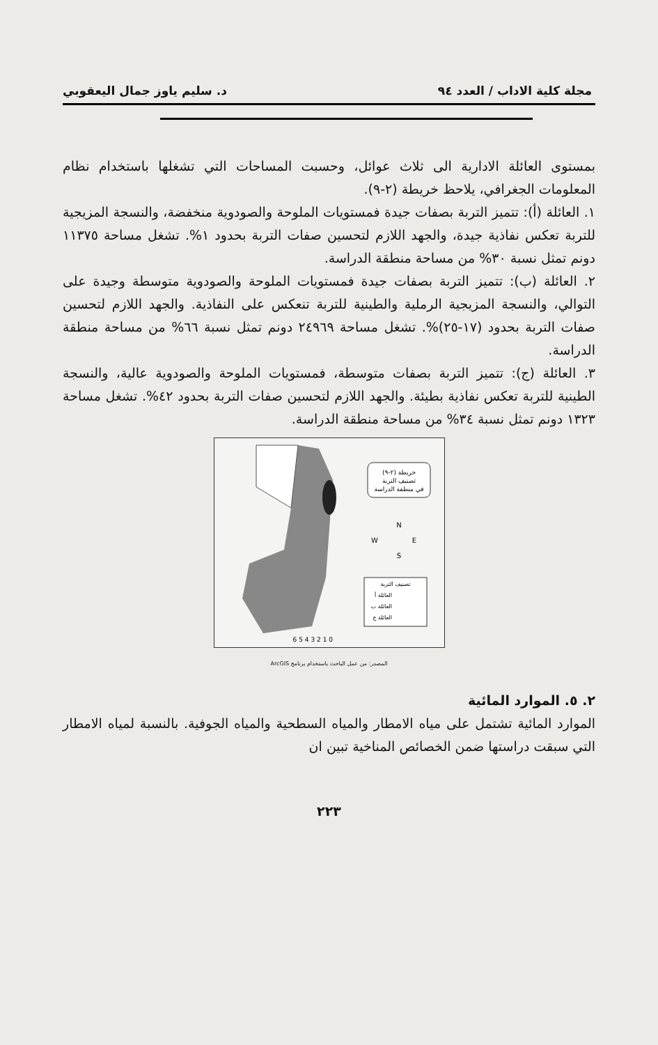مجلة كلية الاداب / العدد ٩٤ د. سليم ياوز جمال اليعقوبي
بمستوى العائلة الادارية الى ثلاث عوائل، وحسبت المساحات التي تشغلها باستخدام نظام المعلومات الجغرافي، يلاحظ خريطة (٢-٩).
١. العائلة (أ): تتميز التربة بصفات جيدة فمستويات الملوحة والصودوية منخفضة، والنسجة المزيجية للتربة تعكس نفاذية جيدة، والجهد اللازم لتحسين صفات التربة بحدود ١%. تشغل مساحة ١١٣٧٥ دونم تمثل نسبة ٣٠% من مساحة منطقة الدراسة.
٢. العائلة (ب): تتميز التربة بصفات جيدة فمستويات الملوحة والصودوية متوسطة وجيدة على التوالي، والنسجة المزيجية الرملية والطينية للتربة تنعكس على النفاذية. والجهد اللازم لتحسين صفات التربة بحدود (١٧-٢٥)%. تشغل مساحة ٢٤٩٦٩ دونم تمثل نسبة ٦٦% من مساحة منطقة الدراسة.
٣. العائلة (ج): تتميز التربة بصفات متوسطة، فمستويات الملوحة والصودوية عالية، والنسجة الطينية للتربة تعكس نفاذية بطيئة. والجهد اللازم لتحسين صفات التربة بحدود ٤٢%. تشغل مساحة ١٣٢٣ دونم تمثل نسبة ٣٤% من مساحة منطقة الدراسة.
خريطة (٢-٩)
تصنيف التربة
في منطقة الدراسة
N
W
E
S
تصنيف التربة
العائلة أ
العائلة ب
العائلة ج
0 1 2 3 4 5 6
المصدر: من عمل الباحث باستخدام برنامج ArcGIS
٢. ٥. الموارد المائية
الموارد المائية تشتمل على مياه الامطار والمياه السطحية والمياه الجوفية. بالنسبة لمياه الامطار التي سبقت دراستها ضمن الخصائص المناخية تبين ان
٢٢٣